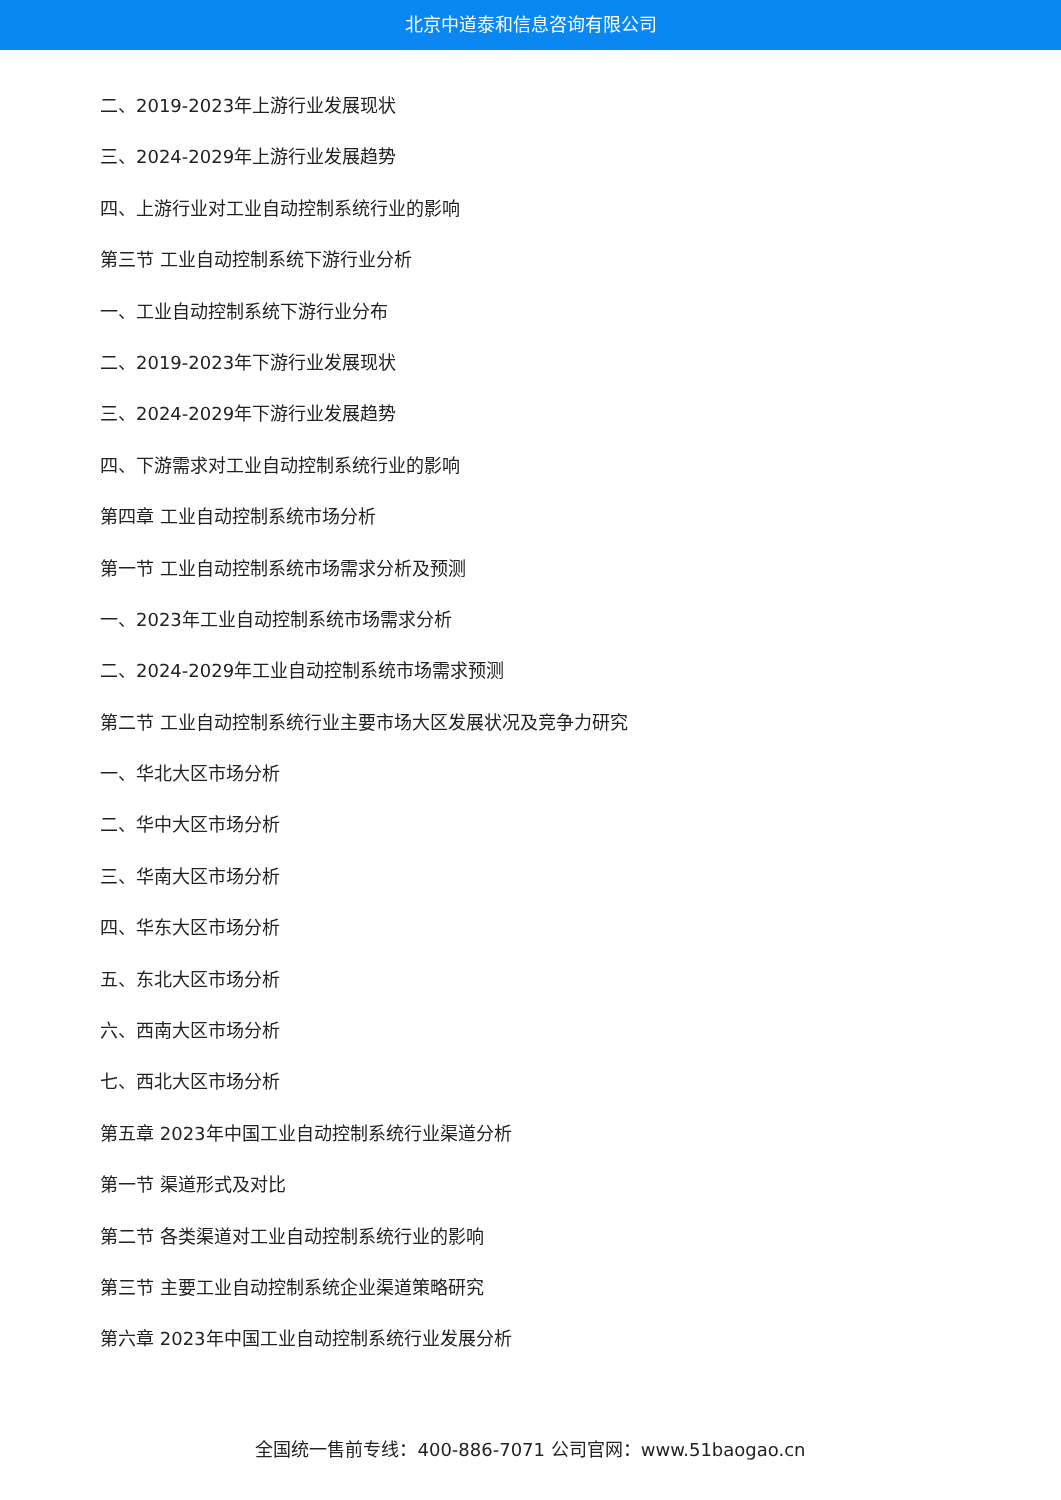北京中道泰和信息咨询有限公司
二、2019-2023年上游行业发展现状
三、2024-2029年上游行业发展趋势
四、上游行业对工业自动控制系统行业的影响
第三节 工业自动控制系统下游行业分析
一、工业自动控制系统下游行业分布
二、2019-2023年下游行业发展现状
三、2024-2029年下游行业发展趋势
四、下游需求对工业自动控制系统行业的影响
第四章 工业自动控制系统市场分析
第一节 工业自动控制系统市场需求分析及预测
一、2023年工业自动控制系统市场需求分析
二、2024-2029年工业自动控制系统市场需求预测
第二节 工业自动控制系统行业主要市场大区发展状况及竞争力研究
一、华北大区市场分析
二、华中大区市场分析
三、华南大区市场分析
四、华东大区市场分析
五、东北大区市场分析
六、西南大区市场分析
七、西北大区市场分析
第五章 2023年中国工业自动控制系统行业渠道分析
第一节 渠道形式及对比
第二节 各类渠道对工业自动控制系统行业的影响
第三节 主要工业自动控制系统企业渠道策略研究
第六章 2023年中国工业自动控制系统行业发展分析
全国统一售前专线：400-886-7071 公司官网：www.51baogao.cn